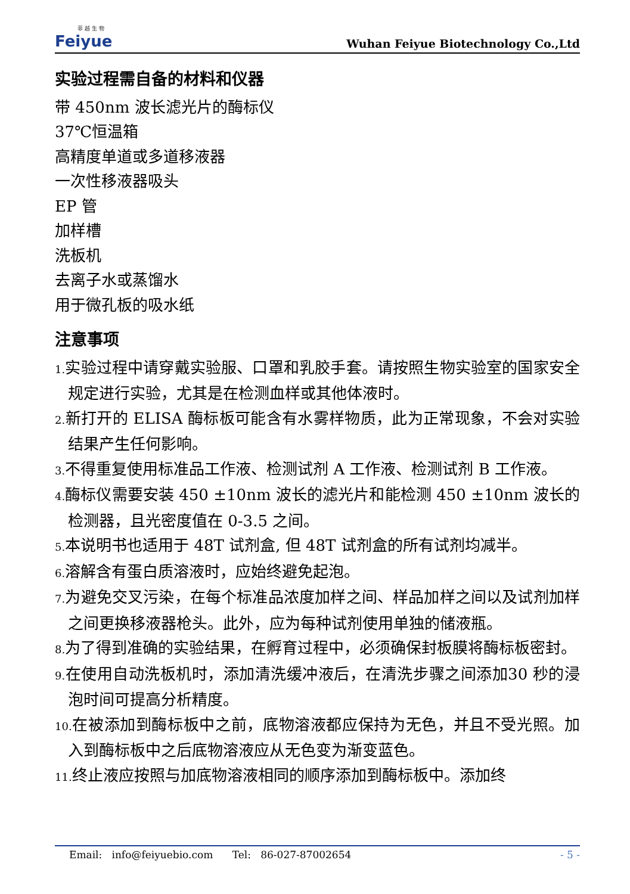菲 越 生 物
Feiyue
Wuhan Feiyue Biotechnology Co.,Ltd
实验过程需自备的材料和仪器
带 450nm 波长滤光片的酶标仪
37℃恒温箱
高精度单道或多道移液器
一次性移液器吸头
EP 管
加样槽
洗板机
去离子水或蒸馏水
用于微孔板的吸水纸
注意事项
1. 实验过程中请穿戴实验服、口罩和乳胶手套。请按照生物实验室的国家安全规定进行实验，尤其是在检测血样或其他体液时。
2. 新打开的 ELISA 酶标板可能含有水雾样物质，此为正常现象，不会对实验结果产生任何影响。
3. 不得重复使用标准品工作液、检测试剂 A 工作液、检测试剂 B 工作液。
4. 酶标仪需要安装 450 ±10nm 波长的滤光片和能检测 450 ±10nm 波长的检测器，且光密度值在 0-3.5 之间。
5. 本说明书也适用于 48T 试剂盒, 但 48T 试剂盒的所有试剂均减半。
6. 溶解含有蛋白质溶液时，应始终避免起泡。
7. 为避免交叉污染，在每个标准品浓度加样之间、样品加样之间以及试剂加样之间更换移液器枪头。此外，应为每种试剂使用单独的储液瓶。
8. 为了得到准确的实验结果，在孵育过程中，必须确保封板膜将酶标板密封。
9. 在使用自动洗板机时，添加清洗缓冲液后，在清洗步骤之间添加30 秒的浸泡时间可提高分析精度。
10. 在被添加到酶标板中之前，底物溶液都应保持为无色，并且不受光照。加入到酶标板中之后底物溶液应从无色变为渐变蓝色。
11. 终止液应按照与加底物溶液相同的顺序添加到酶标板中。添加终
Email: info@feiyuebio.com Tel: 86-027-87002654 - 5 -